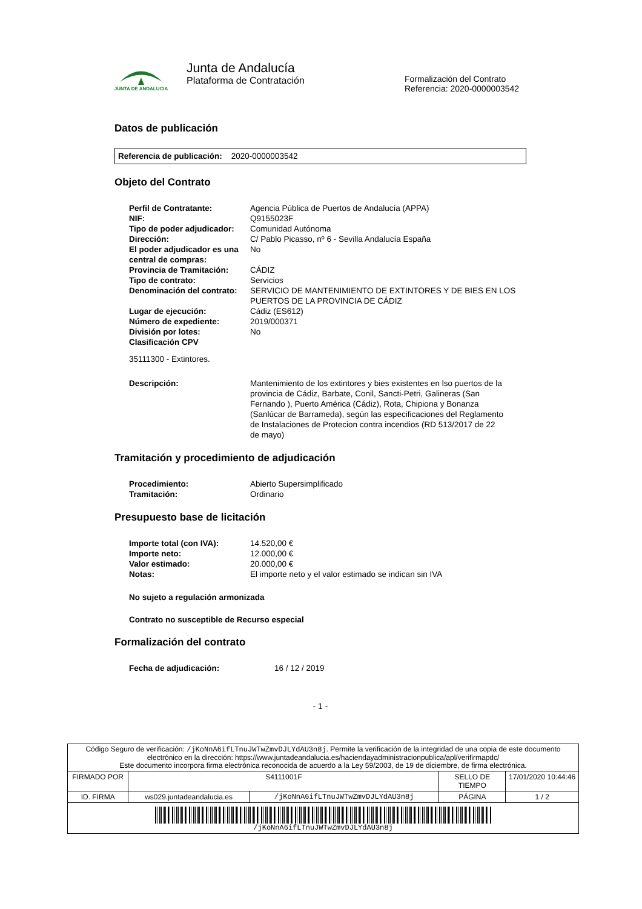JUNTA DE ANDALUCIA
Junta de Andalucía
Plataforma de Contratación
Formalización del Contrato
Referencia: 2020-0000003542
Datos de publicación
Referencia de publicación: 2020-0000003542
Objeto del Contrato
| Perfil de Contratante: | Agencia Pública de Puertos de Andalucía (APPA) |
| NIF: | Q9155023F |
| Tipo de poder adjudicador: | Comunidad Autónoma |
| Dirección: | C/ Pablo Picasso, nº 6 - Sevilla Andalucía España |
| El poder adjudicador es una central de compras: | No |
| Provincia de Tramitación: | CÁDIZ |
| Tipo de contrato: | Servicios |
| Denominación del contrato: | SERVICIO DE MANTENIMIENTO DE EXTINTORES Y DE BIES EN LOS PUERTOS DE LA PROVINCIA DE CÁDIZ |
| Lugar de ejecución: | Cádiz (ES612) |
| Número de expediente: | 2019/000371 |
| División por lotes: | No |
| Clasificación CPV | |
35111300 - Extintores.
| Descripción: | Mantenimiento de los extintores y bies existentes en lso puertos de la provincia de Cádiz, Barbate, Conil, Sancti-Petri, Galineras (San Fernando ), Puerto América (Cádiz), Rota, Chipiona y Bonanza (Sanlúcar de Barrameda), según las especificaciones del Reglamento de Instalaciones de Protecion contra incendios (RD 513/2017 de 22 de mayo) |
Tramitación y procedimiento de adjudicación
| Procedimiento: | Abierto Supersimplificado |
| Tramitación: | Ordinario |
Presupuesto base de licitación
| Importe total (con IVA): | 14.520,00 € |
| Importe neto: | 12.000,00 € |
| Valor estimado: | 20.000,00 € |
| Notas: | El importe neto y el valor estimado se indican sin IVA |
No sujeto a regulación armonizada
Contrato no susceptible de Recurso especial
Formalización del contrato
| Fecha de adjudicación: | 16 / 12 / 2019 |
- 1 -
| Código Seguro de verificación: /jKoNnA6ifLTnuJWTwZmvDJLYdAU3n8j . Permite la verificación de la integridad de una copia de este documento electrónico en la dirección: https://www.juntadeandalucia.es/haciendayadministracionpublica/apl/verifirmapdc/ Este documento incorpora firma electrónica reconocida de acuerdo a la Ley 59/2003, de 19 de diciembre, de firma electrónica. | | | | |
| FIRMADO POR | S4111001F | | SELLO DE TIEMPO | 17/01/2020 10:44:46 |
| ID. FIRMA | ws029.juntadeandalucia.es | /jKoNnA6ifLTnuJWTwZmvDJLYdAU3n8j | PÁGINA | 1 / 2 |
| /jKoNnA6ifLTnuJWTwZmvDJLYdAU3n8j | | | | |